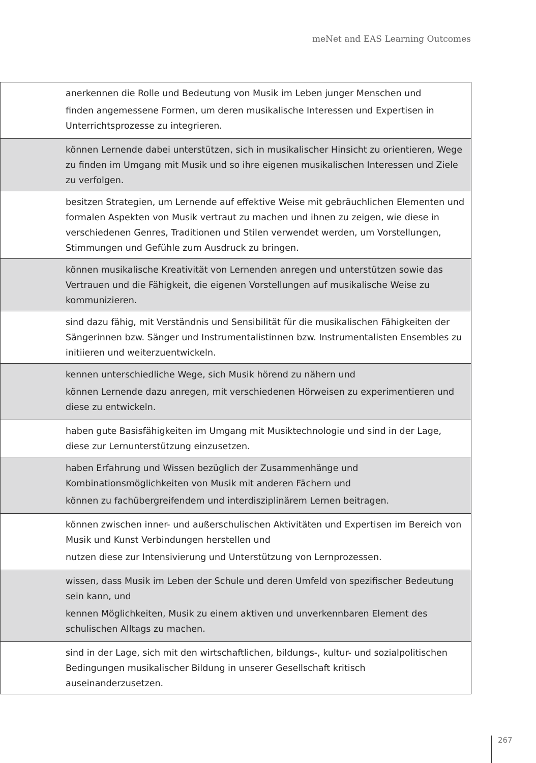meNet and EAS Learning Outcomes
| anerkennen die Rolle und Bedeutung von Musik im Leben junger Menschen und finden angemessene Formen, um deren musikalische Interessen und Expertisen in Unterrichtsprozesse zu integrieren. |
| können Lernende dabei unterstützen, sich in musikalischer Hinsicht zu orientieren, Wege zu finden im Umgang mit Musik und so ihre eigenen musikalischen Interessen und Ziele zu verfolgen. |
| besitzen Strategien, um Lernende auf effektive Weise mit gebräuchlichen Elementen und formalen Aspekten von Musik vertraut zu machen und ihnen zu zeigen, wie diese in verschiedenen Genres, Traditionen und Stilen verwendet werden, um Vorstellungen, Stimmungen und Gefühle zum Ausdruck zu bringen. |
| können musikalische Kreativität von Lernenden anregen und unterstützen sowie das Vertrauen und die Fähigkeit, die eigenen Vorstellungen auf musikalische Weise zu kommunizieren. |
| sind dazu fähig, mit Verständnis und Sensibilität für die musikalischen Fähigkeiten der Sängerinnen bzw. Sänger und Instrumentalistinnen bzw. Instrumentalisten Ensembles zu initiieren und weiterzuentwickeln. |
| kennen unterschiedliche Wege, sich Musik hörend zu nähern und können Lernende dazu anregen, mit verschiedenen Hörweisen zu experimentieren und diese zu entwickeln. |
| haben gute Basisfähigkeiten im Umgang mit Musiktechnologie und sind in der Lage, diese zur Lernunterstützung einzusetzen. |
| haben Erfahrung und Wissen bezüglich der Zusammenhänge und Kombinationsmöglichkeiten von Musik mit anderen Fächern und können zu fachübergreifendem und interdisziplinärem Lernen beitragen. |
| können zwischen inner- und außerschulischen Aktivitäten und Expertisen im Bereich von Musik und Kunst Verbindungen herstellen und nutzen diese zur Intensivierung und Unterstützung von Lernprozessen. |
| wissen, dass Musik im Leben der Schule und deren Umfeld von spezifischer Bedeutung sein kann, und kennen Möglichkeiten, Musik zu einem aktiven und unverkennbaren Element des schulischen Alltags zu machen. |
| sind in der Lage, sich mit den wirtschaftlichen, bildungs-, kultur- und sozialpolitischen Bedingungen musikalischer Bildung in unserer Gesellschaft kritisch auseinanderzusetzen. |
267